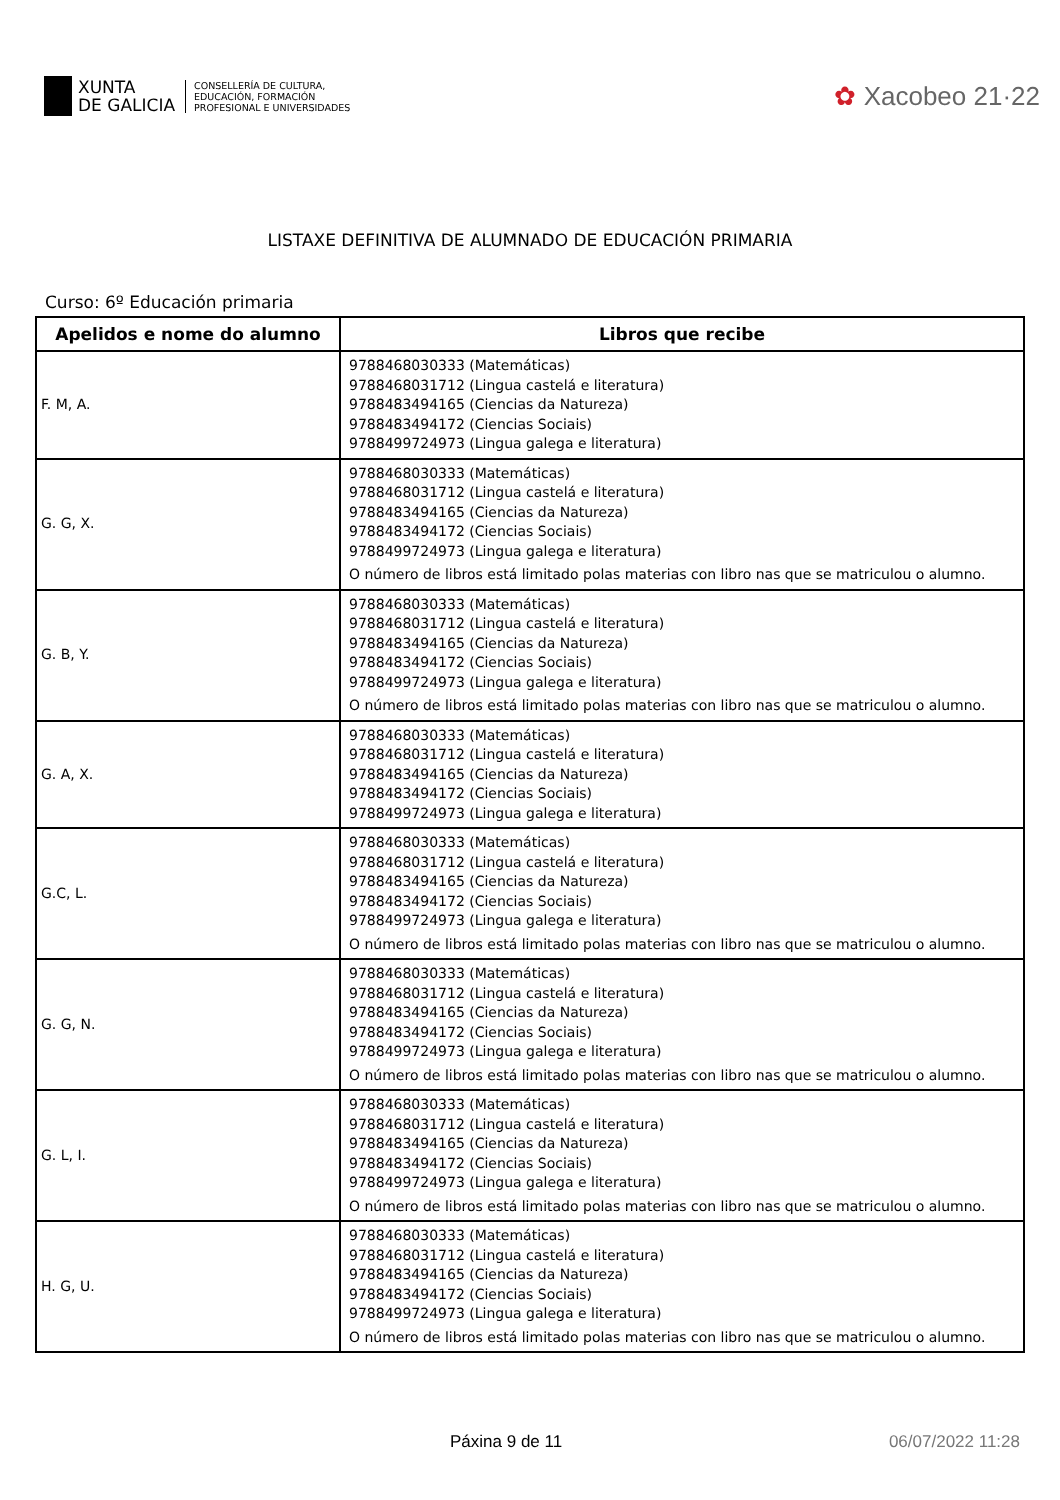XUNTA
DE GALICIA
CONSELLERÍA DE CULTURA,
EDUCACIÓN, FORMACIÓN
PROFESIONAL E UNIVERSIDADES
✿ Xacobeo 21·22
LISTAXE DEFINITIVA DE ALUMNADO DE EDUCACIÓN PRIMARIA
Curso: 6º Educación primaria
| Apelidos e nome do alumno | Libros que recibe |
| --- | --- |
| F. M, A. | 9788468030333 (Matemáticas) 9788468031712 (Lingua castelá e literatura) 9788483494165 (Ciencias da Natureza) 9788483494172 (Ciencias Sociais) 9788499724973 (Lingua galega e literatura) |
| G. G, X. | 9788468030333 (Matemáticas) 9788468031712 (Lingua castelá e literatura) 9788483494165 (Ciencias da Natureza) 9788483494172 (Ciencias Sociais) 9788499724973 (Lingua galega e literatura) O número de libros está limitado polas materias con libro nas que se matriculou o alumno. |
| G. B, Y. | 9788468030333 (Matemáticas) 9788468031712 (Lingua castelá e literatura) 9788483494165 (Ciencias da Natureza) 9788483494172 (Ciencias Sociais) 9788499724973 (Lingua galega e literatura) O número de libros está limitado polas materias con libro nas que se matriculou o alumno. |
| G. A, X. | 9788468030333 (Matemáticas) 9788468031712 (Lingua castelá e literatura) 9788483494165 (Ciencias da Natureza) 9788483494172 (Ciencias Sociais) 9788499724973 (Lingua galega e literatura) |
| G.C, L. | 9788468030333 (Matemáticas) 9788468031712 (Lingua castelá e literatura) 9788483494165 (Ciencias da Natureza) 9788483494172 (Ciencias Sociais) 9788499724973 (Lingua galega e literatura) O número de libros está limitado polas materias con libro nas que se matriculou o alumno. |
| G. G, N. | 9788468030333 (Matemáticas) 9788468031712 (Lingua castelá e literatura) 9788483494165 (Ciencias da Natureza) 9788483494172 (Ciencias Sociais) 9788499724973 (Lingua galega e literatura) O número de libros está limitado polas materias con libro nas que se matriculou o alumno. |
| G. L, I. | 9788468030333 (Matemáticas) 9788468031712 (Lingua castelá e literatura) 9788483494165 (Ciencias da Natureza) 9788483494172 (Ciencias Sociais) 9788499724973 (Lingua galega e literatura) O número de libros está limitado polas materias con libro nas que se matriculou o alumno. |
| H. G, U. | 9788468030333 (Matemáticas) 9788468031712 (Lingua castelá e literatura) 9788483494165 (Ciencias da Natureza) 9788483494172 (Ciencias Sociais) 9788499724973 (Lingua galega e literatura) O número de libros está limitado polas materias con libro nas que se matriculou o alumno. |
Páxina 9 de 11 06/07/2022 11:28